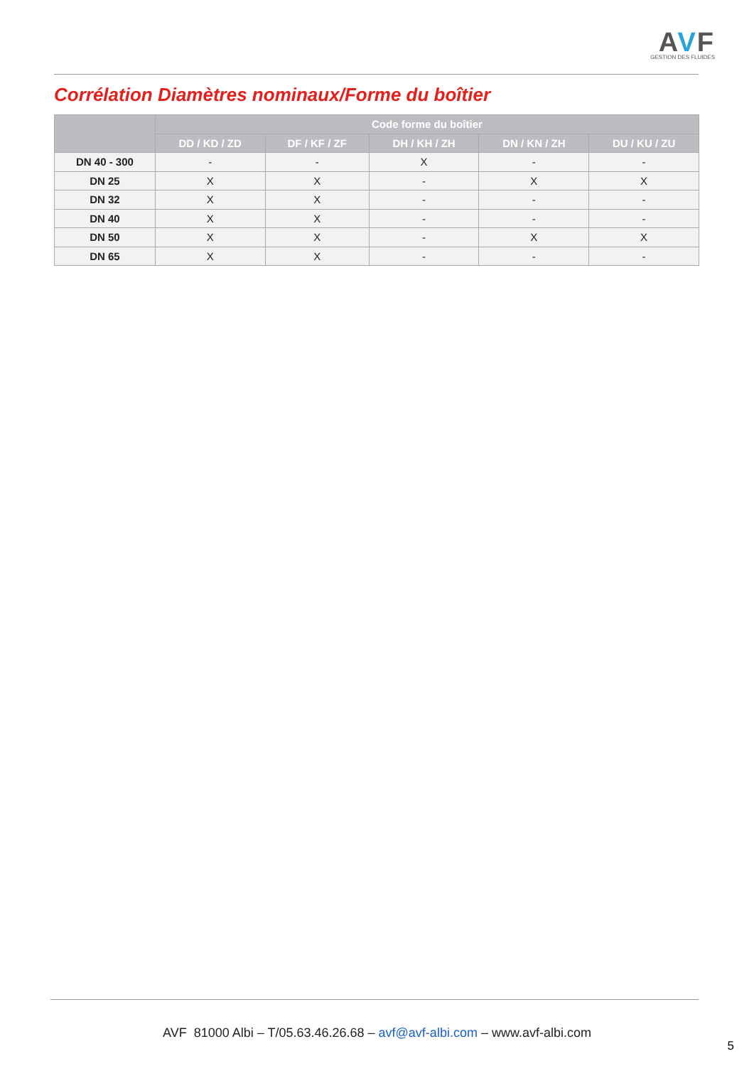AVF
GESTION DES FLUIDES
Corrélation Diamètres nominaux/Forme du boîtier
| | Code forme du boîtier | | | | |
| --- | --- | --- | --- | --- | --- |
| | DD / KD / ZD | DF / KF / ZF | DH / KH / ZH | DN / KN / ZH | DU / KU / ZU |
| DN 40 - 300 | - | - | X | - | - |
| DN 25 | X | X | - | X | X |
| DN 32 | X | X | - | - | - |
| DN 40 | X | X | - | - | - |
| DN 50 | X | X | - | X | X |
| DN 65 | X | X | - | - | - |
AVF 81000 Albi – T/05.63.46.26.68 – avf@avf-albi.com – www.avf-albi.com
5